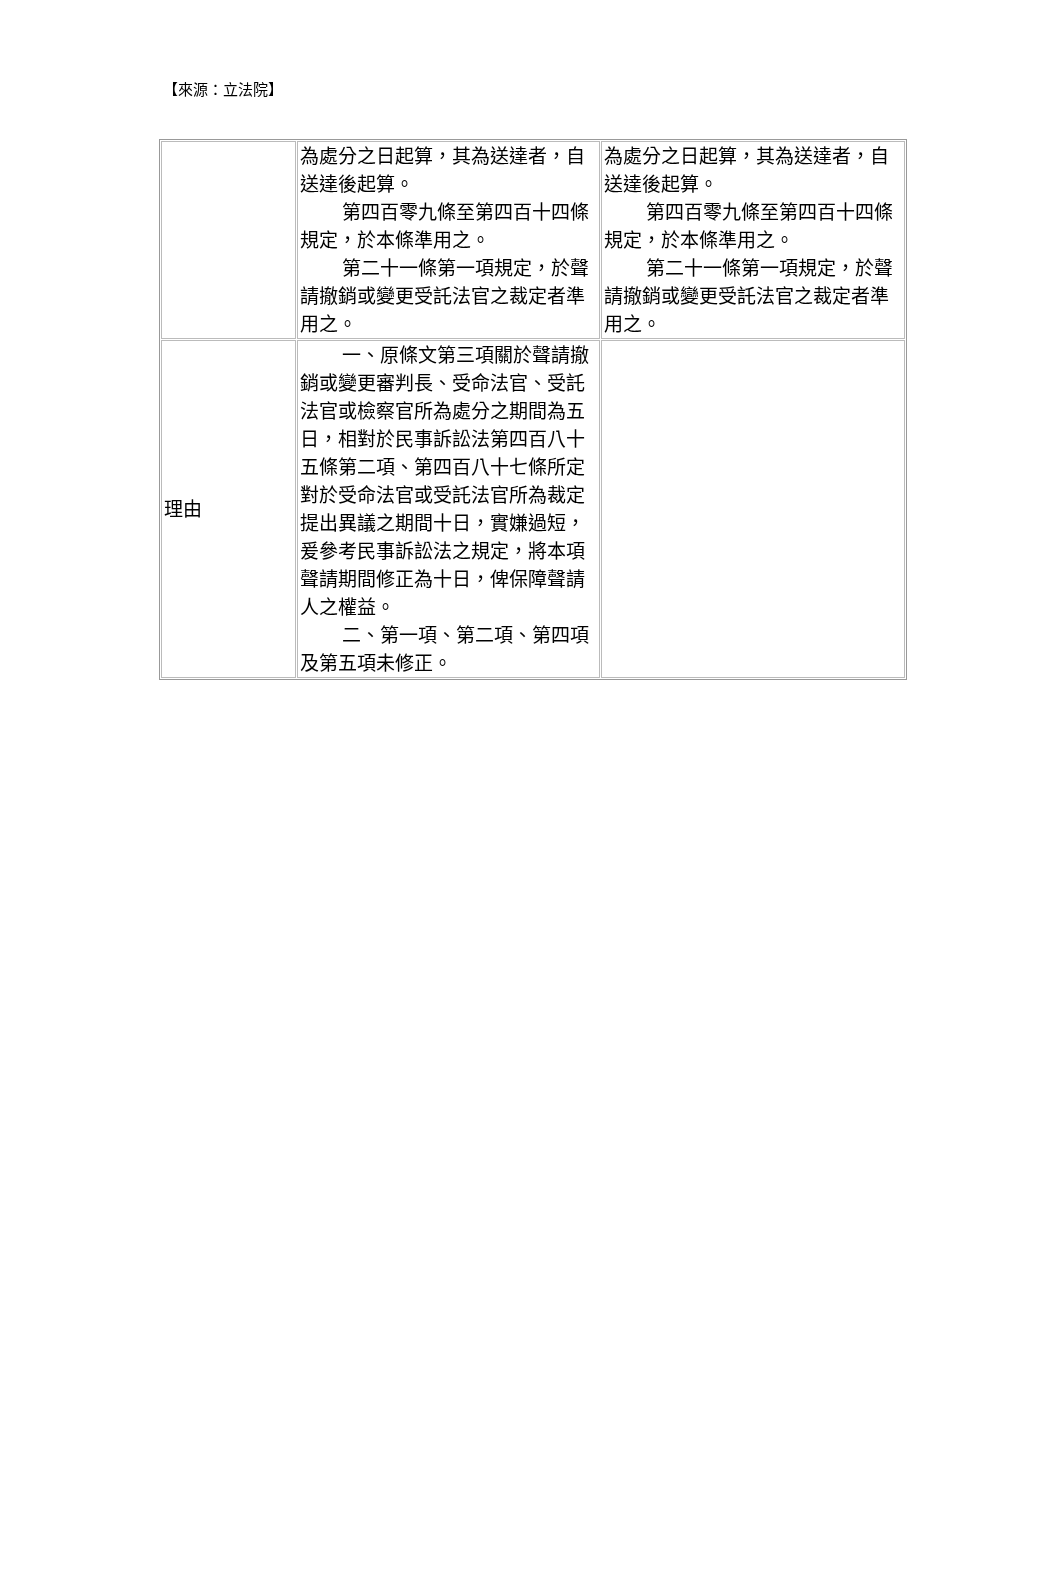【來源：立法院】
| | 為處分之日起算，其為送達者，自送達後起算。 第四百零九條至第四百十四條規定，於本條準用之。 第二十一條第一項規定，於聲請撤銷或變更受託法官之裁定者準用之。 | 為處分之日起算，其為送達者，自送達後起算。 第四百零九條至第四百十四條規定，於本條準用之。 第二十一條第一項規定，於聲請撤銷或變更受託法官之裁定者準用之。 |
| 理由 | 一、原條文第三項關於聲請撤銷或變更審判長、受命法官、受託法官或檢察官所為處分之期間為五日，相對於民事訴訟法第四百八十五條第二項、第四百八十七條所定對於受命法官或受託法官所為裁定提出異議之期間十日，實嫌過短，爰參考民事訴訟法之規定，將本項聲請期間修正為十日，俾保障聲請人之權益。 二、第一項、第二項、第四項及第五項未修正。 | |